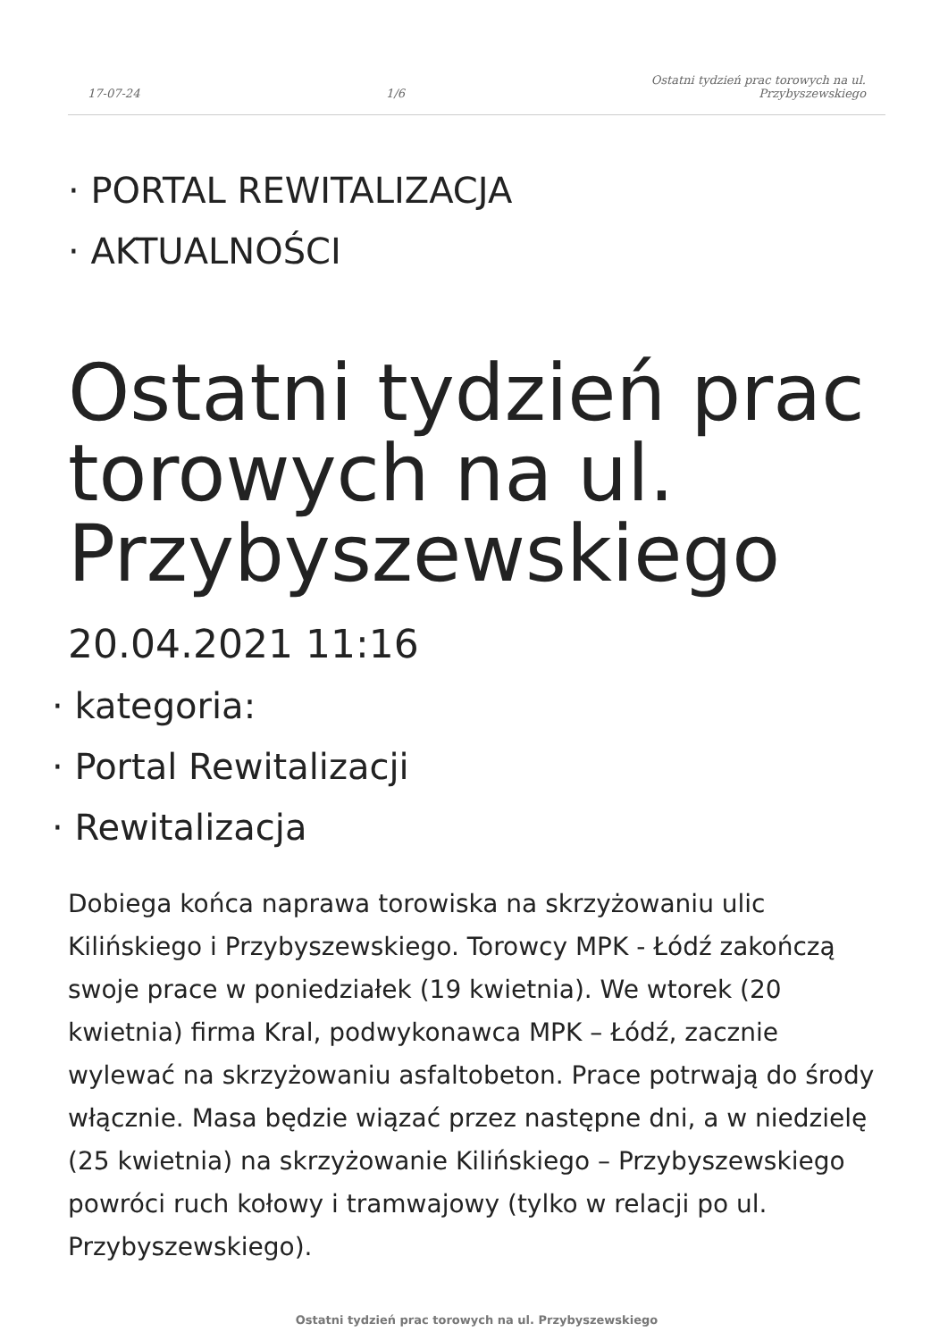17-07-24 1/6 Ostatni tydzień prac torowych na ul.
Przybyszewskiego
· PORTAL REWITALIZACJA
· AKTUALNOŚCI
Ostatni tydzień prac torowych na ul. Przybyszewskiego
20.04.2021 11:16
· kategoria:
· Portal Rewitalizacji
· Rewitalizacja
Dobiega końca naprawa torowiska na skrzyżowaniu ulic Kilińskiego i Przybyszewskiego. Torowcy MPK - Łódź zakończą swoje prace w poniedziałek (19 kwietnia). We wtorek (20 kwietnia) firma Kral, podwykonawca MPK – Łódź, zacznie wylewać na skrzyżowaniu asfaltobeton. Prace potrwają do środy włącznie. Masa będzie wiązać przez następne dni, a w niedzielę (25 kwietnia) na skrzyżowanie Kilińskiego – Przybyszewskiego powróci ruch kołowy i tramwajowy (tylko w relacji po ul. Przybyszewskiego).
Ostatni tydzień prac torowych na ul. Przybyszewskiego